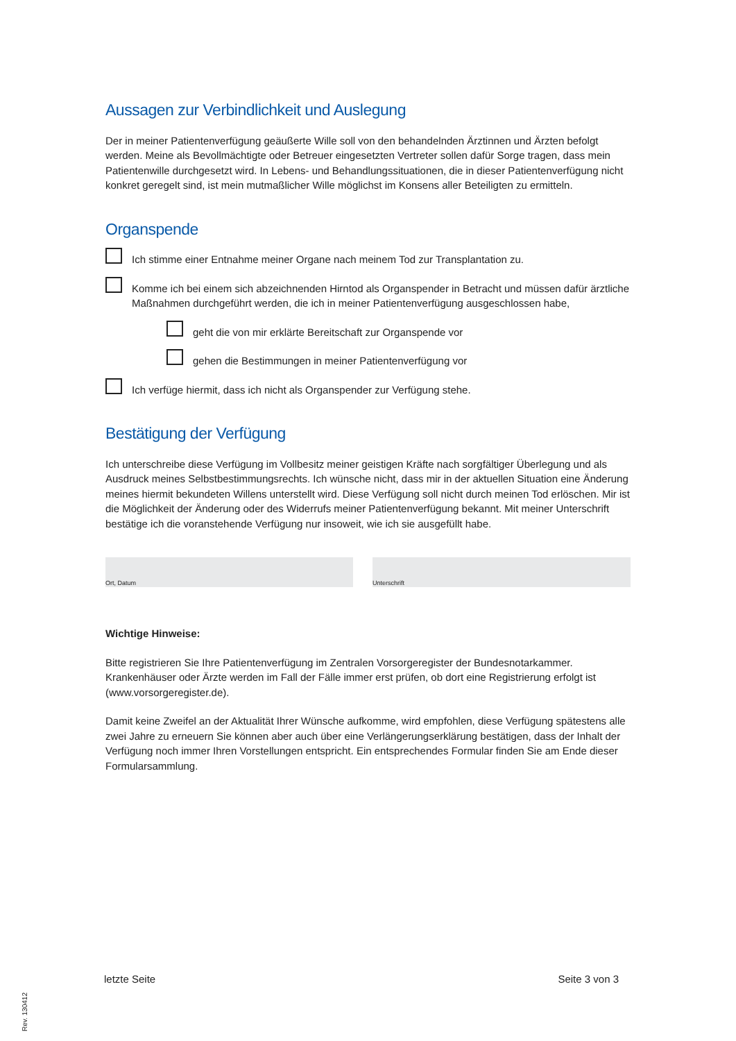Aussagen zur Verbindlichkeit und Auslegung
Der in meiner Patientenverfügung geäußerte Wille soll von den behandelnden Ärztinnen und Ärzten befolgt werden. Meine als Bevollmächtigte oder Betreuer eingesetzten Vertreter sollen dafür Sorge tragen, dass mein Patientenwille durchgesetzt wird. In Lebens- und Behandlungssituationen, die in dieser Patientenverfügung nicht konkret geregelt sind, ist mein mutmaßlicher Wille möglichst im Konsens aller Beteiligten zu ermitteln.
Organspende
Ich stimme einer Entnahme meiner Organe nach meinem Tod zur Transplantation zu.
Komme ich bei einem sich abzeichnenden Hirntod als Organspender in Betracht und müssen dafür ärztliche Maß­nahmen durchgeführt werden, die ich in meiner Patientenverfügung ausgeschlossen habe,
geht die von mir erklärte Bereitschaft zur Organspende vor
gehen die Bestimmungen in meiner Patientenverfügung vor
Ich verfüge hiermit, dass ich nicht als Organspender zur Verfügung stehe.
Bestätigung der Verfügung
Ich unterschreibe diese Verfügung im Vollbesitz meiner geistigen Kräfte nach sorgfältiger Überlegung und als Ausdruck meines Selbstbestimmungsrechts. Ich wünsche nicht, dass mir in der aktuellen Situation eine Änderung meines hiermit bekundeten Willens unterstellt wird. Diese Verfügung soll nicht durch meinen Tod erlöschen. Mir ist die Möglichkeit der Änderung oder des Widerrufs meiner Patientenverfügung bekannt. Mit meiner Unterschrift bestätige ich die voranste­hende Verfügung nur insoweit, wie ich sie ausgefüllt habe.
Ort, Datum Unterschrift
Wichtige Hinweise:
Bitte registrieren Sie Ihre Patientenverfügung im Zentralen Vorsorgeregister der Bundesnotarkammer. Krankenhäuser oder Ärzte werden im Fall der Fälle immer erst prüfen, ob dort eine Registrierung erfolgt ist (www.vorsorgeregister.de).
Damit keine Zweifel an der Aktualität Ihrer Wünsche aufkomme, wird empfohlen, diese Verfügung spätestens alle zwei Jahre zu erneuern Sie können aber auch über eine Verlängerungserklärung bestätigen, dass der Inhalt der Verfügung noch immer Ihren Vorstellungen entspricht. Ein entsprechendes Formular finden Sie am Ende dieser Formular­sammlung.
letzte Seite Seite 3 von 3
Rev. 130412